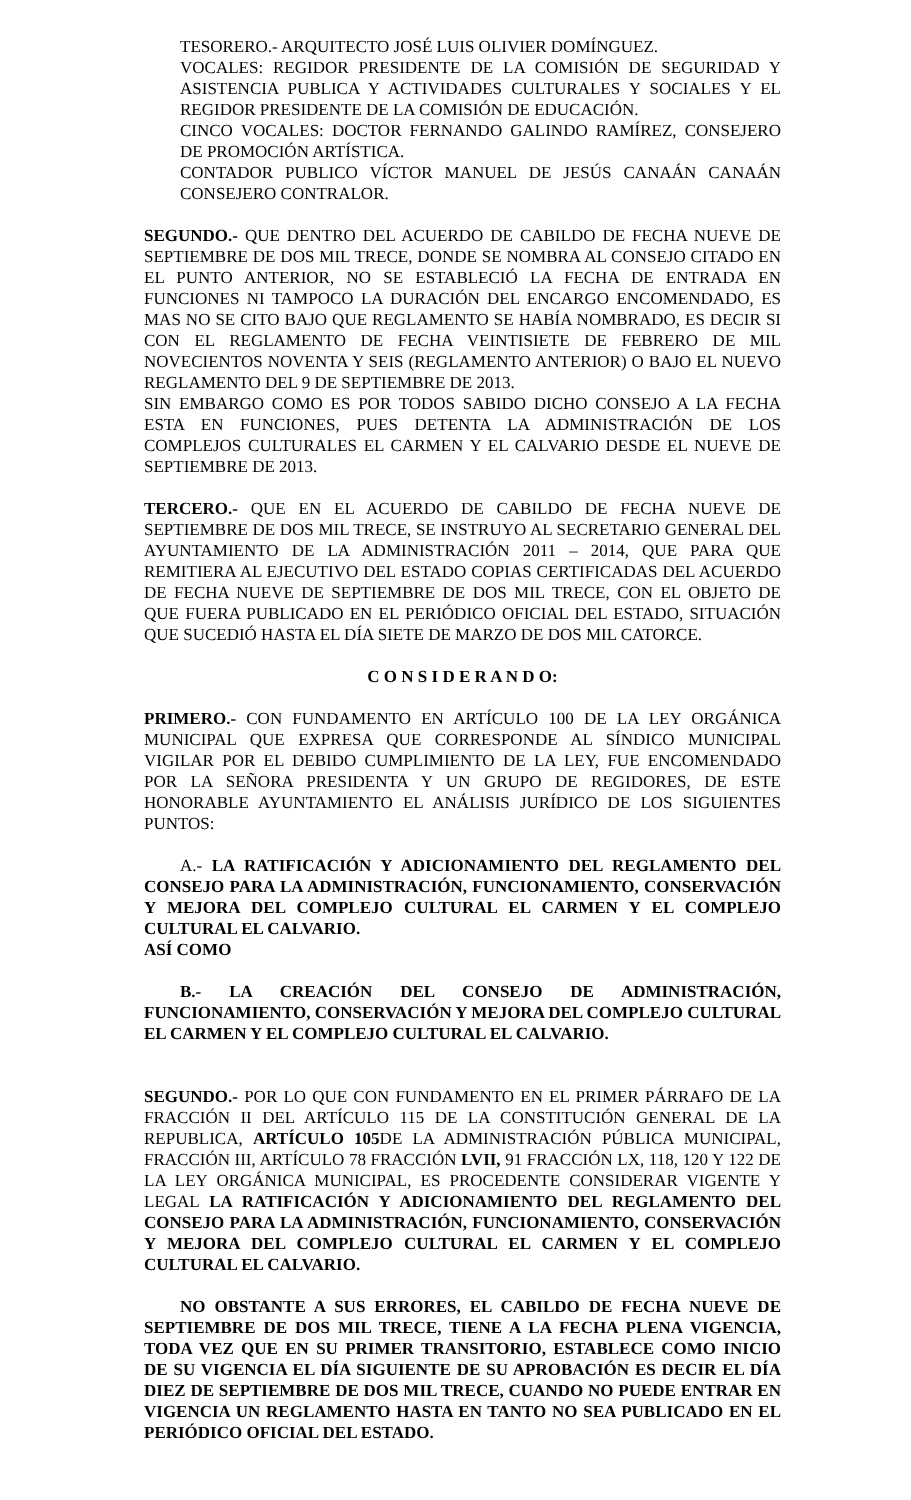TESORERO.- ARQUITECTO JOSÉ LUIS OLIVIER DOMÍNGUEZ.
VOCALES: REGIDOR PRESIDENTE DE LA COMISIÓN DE SEGURIDAD Y ASISTENCIA PUBLICA Y ACTIVIDADES CULTURALES Y SOCIALES Y EL REGIDOR PRESIDENTE DE LA COMISIÓN DE EDUCACIÓN.
CINCO VOCALES: DOCTOR FERNANDO GALINDO RAMÍREZ, CONSEJERO DE PROMOCIÓN ARTÍSTICA.
CONTADOR PUBLICO VÍCTOR MANUEL DE JESÚS CANAÁN CANAÁN CONSEJERO CONTRALOR.
SEGUNDO.- QUE DENTRO DEL ACUERDO DE CABILDO DE FECHA NUEVE DE SEPTIEMBRE DE DOS MIL TRECE, DONDE SE NOMBRA AL CONSEJO CITADO EN EL PUNTO ANTERIOR, NO SE ESTABLECIÓ LA FECHA DE ENTRADA EN FUNCIONES NI TAMPOCO LA DURACIÓN DEL ENCARGO ENCOMENDADO, ES MAS NO SE CITO BAJO QUE REGLAMENTO SE HABÍA NOMBRADO, ES DECIR SI CON EL REGLAMENTO DE FECHA VEINTISIETE DE FEBRERO DE MIL NOVECIENTOS NOVENTA Y SEIS (REGLAMENTO ANTERIOR) O BAJO EL NUEVO REGLAMENTO DEL 9 DE SEPTIEMBRE DE 2013.
SIN EMBARGO COMO ES POR TODOS SABIDO DICHO CONSEJO A LA FECHA ESTA EN FUNCIONES, PUES DETENTA LA ADMINISTRACIÓN DE LOS COMPLEJOS CULTURALES EL CARMEN Y EL CALVARIO DESDE EL NUEVE DE SEPTIEMBRE DE 2013.
TERCERO.- QUE EN EL ACUERDO DE CABILDO DE FECHA NUEVE DE SEPTIEMBRE DE DOS MIL TRECE, SE INSTRUYO AL SECRETARIO GENERAL DEL AYUNTAMIENTO DE LA ADMINISTRACIÓN 2011 – 2014, QUE PARA QUE REMITIERA AL EJECUTIVO DEL ESTADO COPIAS CERTIFICADAS DEL ACUERDO DE FECHA NUEVE DE SEPTIEMBRE DE DOS MIL TRECE, CON EL OBJETO DE QUE FUERA PUBLICADO EN EL PERIÓDICO OFICIAL DEL ESTADO, SITUACIÓN QUE SUCEDIÓ HASTA EL DÍA SIETE DE MARZO DE DOS MIL CATORCE.
C O N S I D E R A N D O:
PRIMERO.- CON FUNDAMENTO EN ARTÍCULO 100 DE LA LEY ORGÁNICA MUNICIPAL QUE EXPRESA QUE CORRESPONDE AL SÍNDICO MUNICIPAL VIGILAR POR EL DEBIDO CUMPLIMIENTO DE LA LEY, FUE ENCOMENDADO POR LA SEÑORA PRESIDENTA Y UN GRUPO DE REGIDORES, DE ESTE HONORABLE AYUNTAMIENTO EL ANÁLISIS JURÍDICO DE LOS SIGUIENTES PUNTOS:
A.- LA RATIFICACIÓN Y ADICIONAMIENTO DEL REGLAMENTO DEL CONSEJO PARA LA ADMINISTRACIÓN, FUNCIONAMIENTO, CONSERVACIÓN Y MEJORA DEL COMPLEJO CULTURAL EL CARMEN Y EL COMPLEJO CULTURAL EL CALVARIO.
ASÍ COMO
B.- LA CREACIÓN DEL CONSEJO DE ADMINISTRACIÓN, FUNCIONAMIENTO, CONSERVACIÓN Y MEJORA DEL COMPLEJO CULTURAL EL CARMEN Y EL COMPLEJO CULTURAL EL CALVARIO.
SEGUNDO.- POR LO QUE CON FUNDAMENTO EN EL PRIMER PÁRRAFO DE LA FRACCIÓN II DEL ARTÍCULO 115 DE LA CONSTITUCIÓN GENERAL DE LA REPUBLICA, ARTÍCULO 105 DE LA ADMINISTRACIÓN PÚBLICA MUNICIPAL, FRACCIÓN III, ARTÍCULO 78 FRACCIÓN LVII, 91 FRACCIÓN LX, 118, 120 Y 122 DE LA LEY ORGÁNICA MUNICIPAL, ES PROCEDENTE CONSIDERAR VIGENTE Y LEGAL LA RATIFICACIÓN Y ADICIONAMIENTO DEL REGLAMENTO DEL CONSEJO PARA LA ADMINISTRACIÓN, FUNCIONAMIENTO, CONSERVACIÓN Y MEJORA DEL COMPLEJO CULTURAL EL CARMEN Y EL COMPLEJO CULTURAL EL CALVARIO.
NO OBSTANTE A SUS ERRORES, EL CABILDO DE FECHA NUEVE DE SEPTIEMBRE DE DOS MIL TRECE, TIENE A LA FECHA PLENA VIGENCIA, TODA VEZ QUE EN SU PRIMER TRANSITORIO, ESTABLECE COMO INICIO DE SU VIGENCIA EL DÍA SIGUIENTE DE SU APROBACIÓN ES DECIR EL DÍA DIEZ DE SEPTIEMBRE DE DOS MIL TRECE, CUANDO NO PUEDE ENTRAR EN VIGENCIA UN REGLAMENTO HASTA EN TANTO NO SEA PUBLICADO EN EL PERIÓDICO OFICIAL DEL ESTADO.